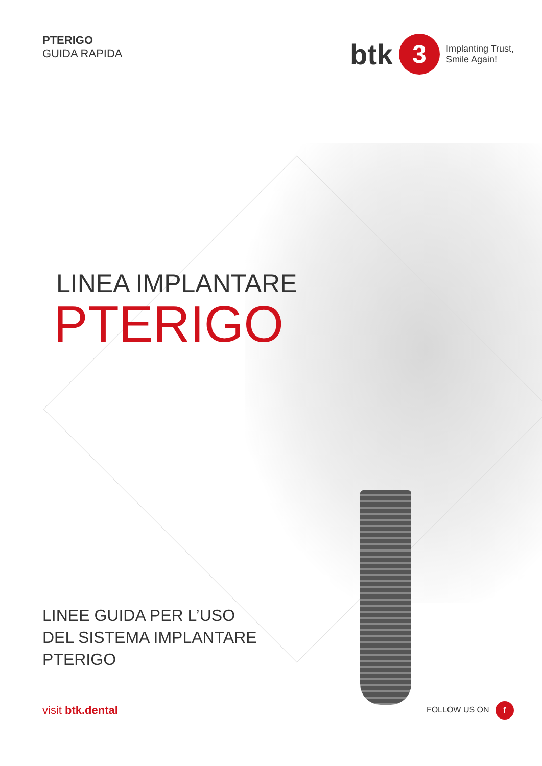PTERIGO
GUIDA RAPIDA
btk 3 Implanting Trust,
Smile Again!
LINEA IMPLANTARE
PTERIGO
LINEE GUIDA PER L’USO
DEL SISTEMA IMPLANTARE
PTERIGO
visit btk.dental
FOLLOW US ON f